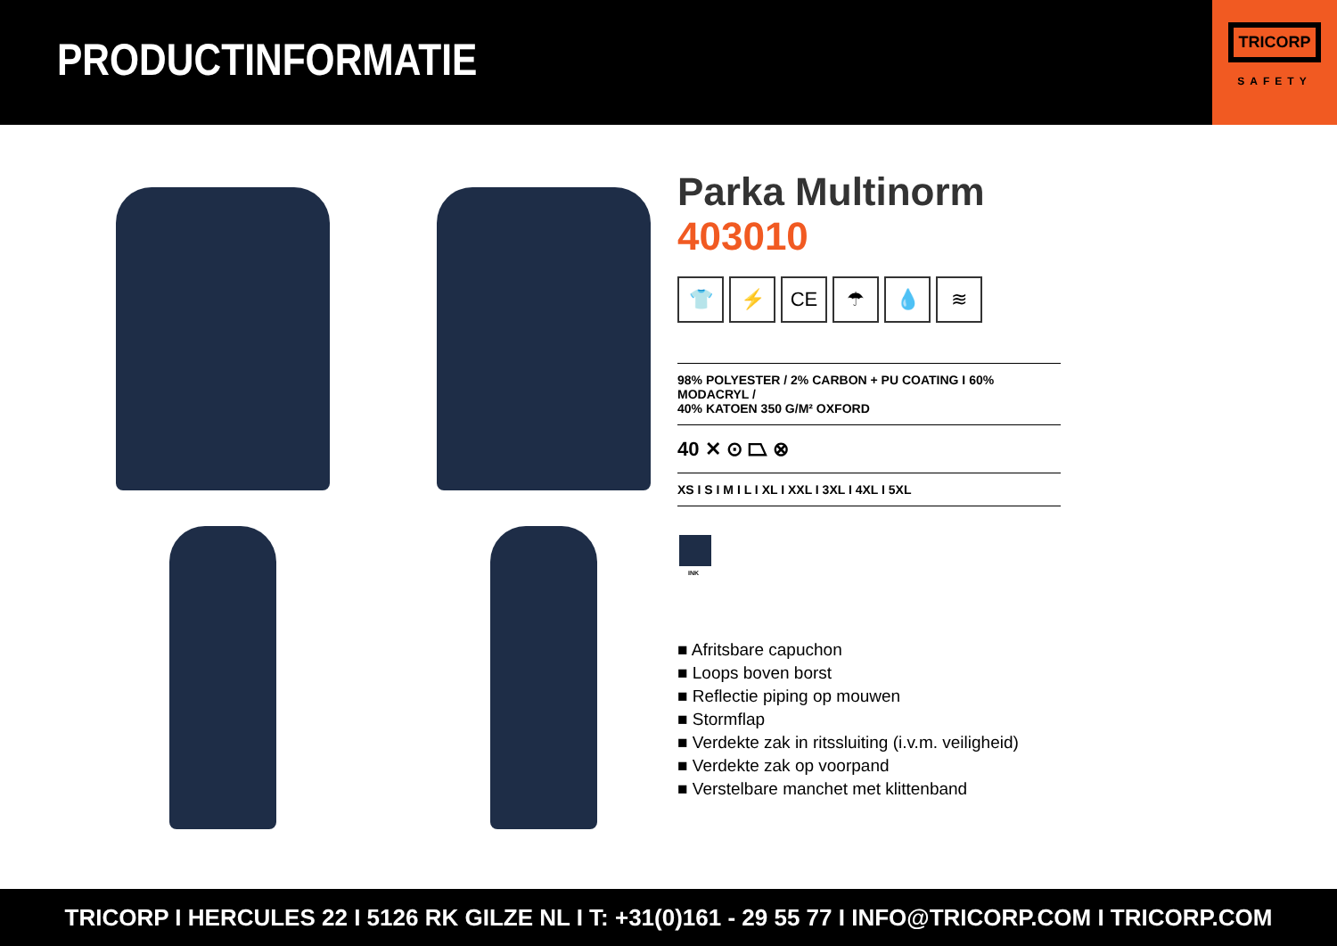PRODUCTINFORMATIE
TRICORP
SAFETY
Parka Multinorm
403010
👕 ⚡ CE ☂ 💧 ≋
98% POLYESTER / 2% CARBON + PU COATING I 60% MODACRYL /
40% KATOEN 350 G/M² OXFORD
40 ✕ ⊙ ⏢ ⊗
XS I S I M I L I XL I XXL I 3XL I 4XL I 5XL
INK
■ Afritsbare capuchon
■ Loops boven borst
■ Reflectie piping op mouwen
■ Stormflap
■ Verdekte zak in ritssluiting (i.v.m. veiligheid)
■ Verdekte zak op voorpand
■ Verstelbare manchet met klittenband
TRICORP I HERCULES 22 I 5126 RK GILZE NL I T: +31(0)161 - 29 55 77 I INFO@TRICORP.COM I TRICORP.COM